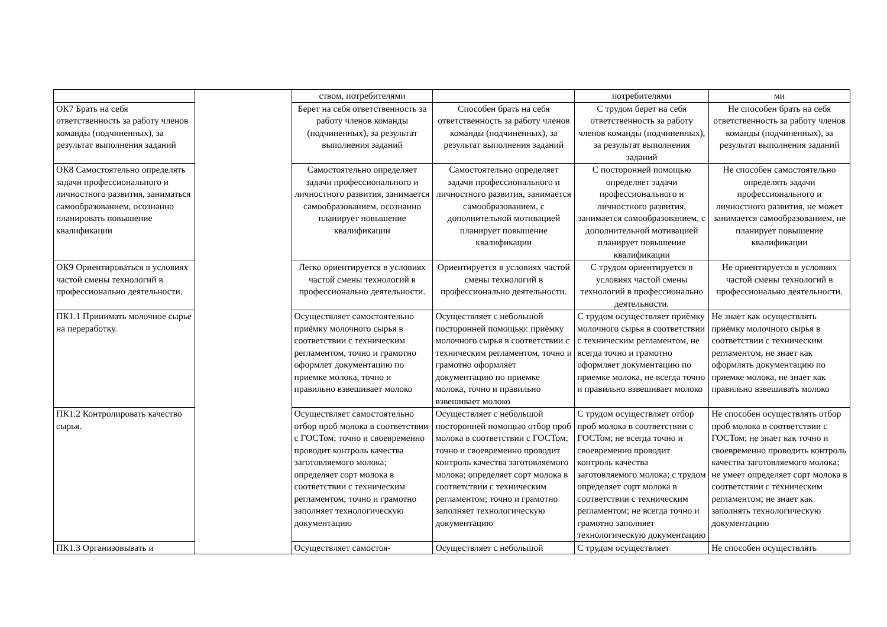| | | ством, потребителями | | потребителями | ми |
| ОК7 Брать на себя ответственность за работу членов команды (подчиненных), за результат выполнения заданий | | Берет на себя ответственность за работу членов команды (подчиненных), за результат выполнения заданий | Способен брать на себя ответственность за работу членов команды (подчиненных), за результат выполнения заданий | С трудом берет на себя ответственность за работу членов команды (подчиненных), за результат выполнения заданий | Не способен брать на себя ответственность за работу членов команды (подчиненных), за результат выполнения заданий |
| ОК8 Самостоятельно определять задачи профессионального и личностного развития, заниматься самообразованием, осознанно планировать повышение квалификации | | Самостоятельно определяет задачи профессионального и личностного развития, занимается самообразованием, осознанно планирует повышение квалификации | Самостоятельно определяет задачи профессионального и личностного развития, занимается самообразованием, с дополнительной мотивацией планирует повышение квалификации | С посторонней помощью определяет задачи профессионального и личностного развития, занимается самообразованием, с дополнительной мотивацией планирует повышение квалификации | Не способен самостоятельно определять задачи профессионального и личностного развития, не может занимается самообразованием, не планирует повышение квалификации |
| ОК9 Ориентироваться в условиях частой смены технологий в профессионально деятельности. | | Легко ориентируется в условиях частой смены технологий в профессионально деятельности. | Ориентируется в условиях частой смены технологий в профессионально деятельности. | С трудом ориентируется в условиях частой смены технологий в профессионально деятельности. | Не ориентируется в условиях частой смены технологий в профессионально деятельности. |
| ПК1.1 Принимать молочное сырье на переработку. | | Осуществляет самостоятельно приёмку молочного сырья в соответствии с техническим регламентом, точно и грамотно оформлет документацию по приемке молока, точно и правильно взвешивает молоко | Осуществляет с небольшой посторонней помощью: приёмку молочного сырья в соответствии с техническим регламентом, точно и грамотно оформляет документацию по приемке молока, точно и правильно взвешивает молоко | С трудом осуществляет приёмку молочного сырья в соответствии с техническим регламентом, не всегда точно и грамотно оформляет документацию по приемке молока, не всегда точно и правильно взвешивает молоко | Не знает как осуществлять приёмку молочного сырья в соответствии с техническим регламентом, не знает как оформлять документацию по приемке молока, не знает как правильно взвешивать молоко |
| ПК1.2 Контролировать качество сырья. | | Осуществляет самостоятельно отбор проб молока в соответствии с ГОСТом; точно и своевременно проводит контроль качества заготовляемого молока; определяет сорт молока в соответствии с техническим регламентом; точно и грамотно заполняет технологическую документацию | Осуществляет с небольшой посторонней помощью отбор проб молока в соответствии с ГОСТом; точно и своевременно проводит контроль качества заготовляемого молока; определяет сорт молока в соответствии с техническим регламентом; точно и грамотно заполняет технологическую документацию | С трудом осуществляет отбор проб молока в соответствии с ГОСТом; не всегда точно и своевременно проводит контроль качества заготовляемого молока; с трудом определяет сорт молока в соответствии с техническим регламентом; не всегда точно и грамотно заполняет технологическую документацию | Не способен осуществлять отбор проб молока в соответствии с ГОСТом; не знает как точно и своевременно проводить контроль качества заготовляемого молока; не умеет определяет сорт молока в соответствии с техническим регламентом; не знает как заполнять технологическую документацию |
| ПК1.3 Организовывать и | | Осуществляет самостоя- | Осуществляет с небольшой | С трудом осуществляет | Не способен осуществлять |